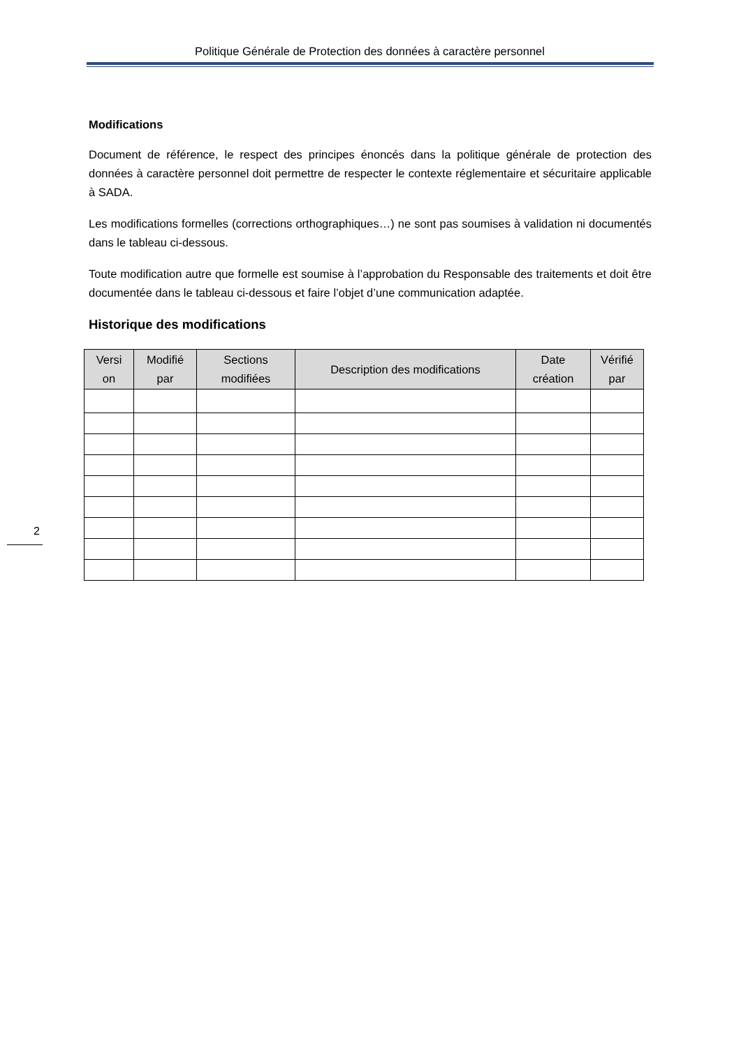Politique Générale de Protection des données à caractère personnel
Modifications
Document de référence, le respect des principes énoncés dans la politique générale de protection des données à caractère personnel doit permettre de respecter le contexte réglementaire et sécuritaire applicable à SADA.
Les modifications formelles (corrections orthographiques…) ne sont pas soumises à validation ni documentés dans le tableau ci-dessous.
Toute modification autre que formelle est soumise à l’approbation du Responsable des traitements et doit être documentée dans le tableau ci-dessous et faire l’objet d’une communication adaptée.
Historique des modifications
| Versi on | Modifié par | Sections modifiées | Description des modifications | Date création | Vérifié par |
| --- | --- | --- | --- | --- | --- |
2